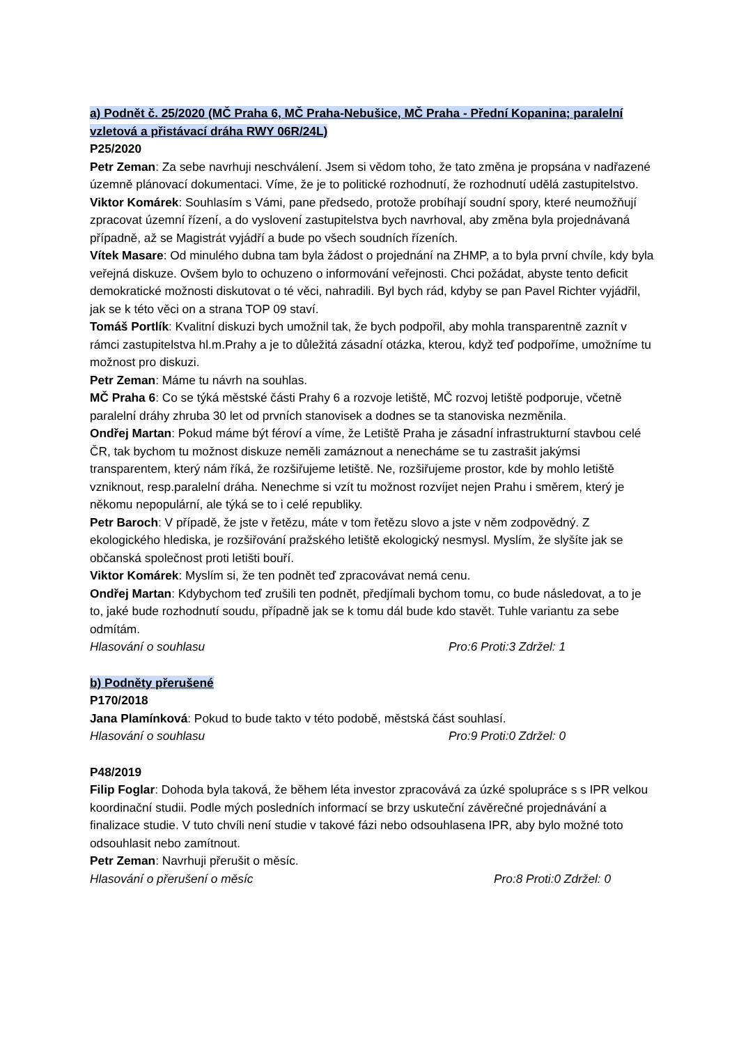a) Podnět č. 25/2020 (MČ Praha 6, MČ Praha-Nebušice, MČ Praha - Přední Kopanina; paralelní vzletová a přistávací dráha RWY 06R/24L)
P25/2020
Petr Zeman: Za sebe navrhuji neschválení. Jsem si vědom toho, že tato změna je propsána v nadřazené územně plánovací dokumentaci. Víme, že je to politické rozhodnutí, že rozhodnutí udělá zastupitelstvo.
Viktor Komárek: Souhlasím s Vámi, pane předsedo, protože probíhají soudní spory, které neumožňují zpracovat územní řízení, a do vyslovení zastupitelstva bych navrhoval, aby změna byla projednávaná případně, až se Magistrát vyjádří a bude po všech soudních řízeních.
Vítek Masare: Od minulého dubna tam byla žádost o projednání na ZHMP, a to byla první chvíle, kdy byla veřejná diskuze. Ovšem bylo to ochuzeno o informování veřejnosti. Chci požádat, abyste tento deficit demokratické možnosti diskutovat o té věci, nahradili. Byl bych rád, kdyby se pan Pavel Richter vyjádřil, jak se k této věci on a strana TOP 09 staví.
Tomáš Portlík: Kvalitní diskuzi bych umožnil tak, že bych podpořil, aby mohla transparentně zaznít v rámci zastupitelstva hl.m.Prahy a je to důležitá zásadní otázka, kterou, když teď podpoříme, umožníme tu možnost pro diskuzi.
Petr Zeman: Máme tu návrh na souhlas.
MČ Praha 6: Co se týká městské části Prahy 6 a rozvoje letiště, MČ rozvoj letiště podporuje, včetně paralelní dráhy zhruba 30 let od prvních stanovisek a dodnes se ta stanoviska nezměnila.
Ondřej Martan: Pokud máme být féroví a víme, že Letiště Praha je zásadní infrastrukturní stavbou celé ČR, tak bychom tu možnost diskuze neměli zamáznout a nenecháme se tu zastrašit jakýmsi transparentem, který nám říká, že rozšiřujeme letiště. Ne, rozšiřujeme prostor, kde by mohlo letiště vzniknout, resp.paralelní dráha. Nenechme si vzít tu možnost rozvíjet nejen Prahu i směrem, který je někomu nepopulární, ale týká se to i celé republiky.
Petr Baroch: V případě, že jste v řetězu, máte v tom řetězu slovo a jste v něm zodpovědný. Z ekologického hlediska, je rozšiřování pražského letiště ekologický nesmysl. Myslím, že slyšíte jak se občanská společnost proti letišti bouří.
Viktor Komárek: Myslím si, že ten podnět teď zpracovávat nemá cenu.
Ondřej Martan: Kdybychom teď zrušili ten podnět, předjímali bychom tomu, co bude následovat, a to je to, jaké bude rozhodnutí soudu, případně jak se k tomu dál bude kdo stavět. Tuhle variantu za sebe odmítám.
Hlasování o souhlasu Pro:6 Proti:3 Zdržel: 1
b) Podněty přerušené
P170/2018
Jana Plamínková: Pokud to bude takto v této podobě, městská část souhlasí.
Hlasování o souhlasu Pro:9 Proti:0 Zdržel: 0
P48/2019
Filip Foglar: Dohoda byla taková, že během léta investor zpracovává za úzké spolupráce s s IPR velkou koordinační studii. Podle mých posledních informací se brzy uskuteční závěrečné projednávání a finalizace studie. V tuto chvíli není studie v takové fázi nebo odsouhlasena IPR, aby bylo možné toto odsouhlasit nebo zamítnout.
Petr Zeman: Navrhuji přerušit o měsíc.
Hlasování o přerušení o měsíc Pro:8 Proti:0 Zdržel: 0